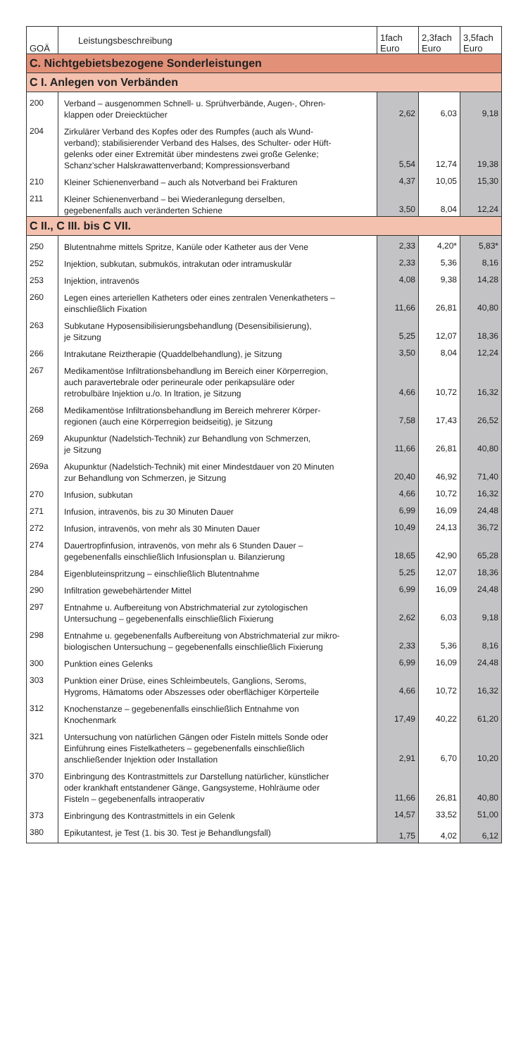| GOÄ | Leistungsbeschreibung | 1fach Euro | 2,3fach Euro | 3,5fach Euro |
| --- | --- | --- | --- | --- |
| C. Nichtgebietsbezogene Sonderleistungen | | | | |
| C I. Anlegen von Verbänden | | | | |
| 200 | Verband – ausgenommen Schnell- u. Sprühverbände, Augen-, Ohren- klappen oder Dreiecktücher | 2,62 | 6,03 | 9,18 |
| 204 | Zirkulärer Verband des Kopfes oder des Rumpfes (auch als Wund- verband); stabilisierender Verband des Halses, des Schulter- oder Hüft- gelenks oder einer Extremität über mindestens zwei große Gelenke; Schanz'scher Halskrawattenverband; Kompressionsverband | 5,54 | 12,74 | 19,38 |
| 210 | Kleiner Schienenverband – auch als Notverband bei Frakturen | 4,37 | 10,05 | 15,30 |
| 211 | Kleiner Schienenverband – bei Wiederanlegung derselben, gegebenenfalls auch veränderten Schiene | 3,50 | 8,04 | 12,24 |
| C II., C III. bis C VII. | | | | |
| 250 | Blutentnahme mittels Spritze, Kanüle oder Katheter aus der Vene | 2,33 | 4,20* | 5,83* |
| 252 | Injektion, subkutan, submukös, intrakutan oder intramuskulär | 2,33 | 5,36 | 8,16 |
| 253 | Injektion, intravenös | 4,08 | 9,38 | 14,28 |
| 260 | Legen eines arteriellen Katheters oder eines zentralen Venenkatheters – einschließlich Fixation | 11,66 | 26,81 | 40,80 |
| 263 | Subkutane Hyposensibilisierungsbehandlung (Desensibilisierung), je Sitzung | 5,25 | 12,07 | 18,36 |
| 266 | Intrakutane Reiztherapie (Quaddelbehandlung), je Sitzung | 3,50 | 8,04 | 12,24 |
| 267 | Medikamentöse Infiltrationsbehandlung im Bereich einer Körperregion, auch paravertebrale oder perineurale oder perikapsuläre oder retrobulbäre Injektion u./o. In ltration, je Sitzung | 4,66 | 10,72 | 16,32 |
| 268 | Medikamentöse Infiltrationsbehandlung im Bereich mehrerer Körper- regionen (auch eine Körperregion beidseitig), je Sitzung | 7,58 | 17,43 | 26,52 |
| 269 | Akupunktur (Nadelstich-Technik) zur Behandlung von Schmerzen, je Sitzung | 11,66 | 26,81 | 40,80 |
| 269a | Akupunktur (Nadelstich-Technik) mit einer Mindestdauer von 20 Minuten zur Behandlung von Schmerzen, je Sitzung | 20,40 | 46,92 | 71,40 |
| 270 | Infusion, subkutan | 4,66 | 10,72 | 16,32 |
| 271 | Infusion, intravenös, bis zu 30 Minuten Dauer | 6,99 | 16,09 | 24,48 |
| 272 | Infusion, intravenös, von mehr als 30 Minuten Dauer | 10,49 | 24,13 | 36,72 |
| 274 | Dauertropfinfusion, intravenös, von mehr als 6 Stunden Dauer – gegebenenfalls einschließlich Infusionsplan u. Bilanzierung | 18,65 | 42,90 | 65,28 |
| 284 | Eigenbluteinspritzung – einschließlich Blutentnahme | 5,25 | 12,07 | 18,36 |
| 290 | Infiltration gewebehärtender Mittel | 6,99 | 16,09 | 24,48 |
| 297 | Entnahme u. Aufbereitung von Abstrichmaterial zur zytologischen Untersuchung – gegebenenfalls einschließlich Fixierung | 2,62 | 6,03 | 9,18 |
| 298 | Entnahme u. gegebenenfalls Aufbereitung von Abstrichmaterial zur mikro- biologischen Untersuchung – gegebenenfalls einschließlich Fixierung | 2,33 | 5,36 | 8,16 |
| 300 | Punktion eines Gelenks | 6,99 | 16,09 | 24,48 |
| 303 | Punktion einer Drüse, eines Schleimbeutels, Ganglions, Seroms, Hygroms, Hämatoms oder Abszesses oder oberflächiger Körperteile | 4,66 | 10,72 | 16,32 |
| 312 | Knochenstanze – gegebenenfalls einschließlich Entnahme von Knochenmark | 17,49 | 40,22 | 61,20 |
| 321 | Untersuchung von natürlichen Gängen oder Fisteln mittels Sonde oder Einführung eines Fistelkatheters – gegebenenfalls einschließlich anschließender Injektion oder Installation | 2,91 | 6,70 | 10,20 |
| 370 | Einbringung des Kontrastmittels zur Darstellung natürlicher, künstlicher oder krankhaft entstandener Gänge, Gangsysteme, Hohlräume oder Fisteln – gegebenenfalls intraoperativ | 11,66 | 26,81 | 40,80 |
| 373 | Einbringung des Kontrastmittels in ein Gelenk | 14,57 | 33,52 | 51,00 |
| 380 | Epikutantest, je Test (1. bis 30. Test je Behandlungsfall) | 1,75 | 4,02 | 6,12 |